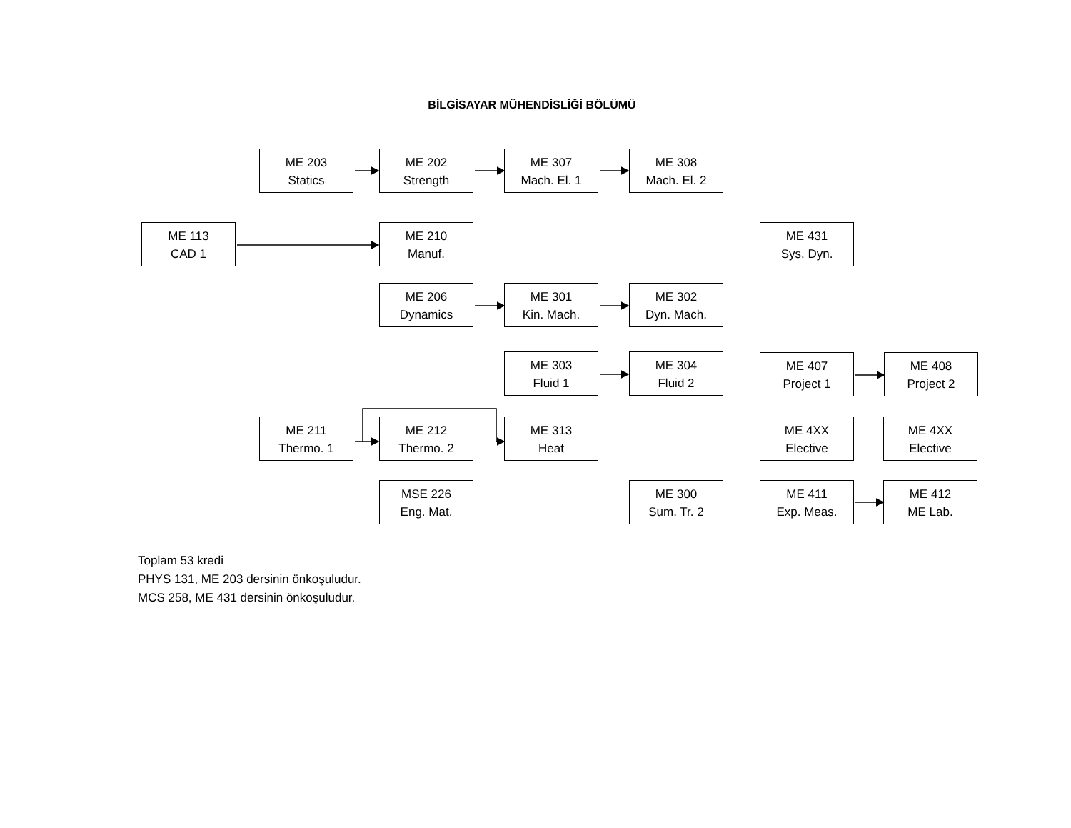BİLGİSAYAR MÜHENDİSLİĞİ BÖLÜMÜ
ME 203
Statics
ME 202
Strength
ME 307
Mach. El. 1
ME 308
Mach. El. 2
ME 113
CAD 1
ME 210
Manuf.
ME 431
Sys. Dyn.
ME 206
Dynamics
ME 301
Kin. Mach.
ME 302
Dyn. Mach.
ME 303
Fluid 1
ME 304
Fluid 2
ME 407
Project 1
ME 408
Project 2
ME 211
Thermo. 1
ME 212
Thermo. 2
ME 313
Heat
ME 4XX
Elective
ME 4XX
Elective
MSE 226
Eng. Mat.
ME 300
Sum. Tr. 2
ME 411
Exp. Meas.
ME 412
ME Lab.
Toplam 53 kredi
PHYS 131, ME 203 dersinin önkoşuludur.
MCS 258, ME 431 dersinin önkoşuludur.